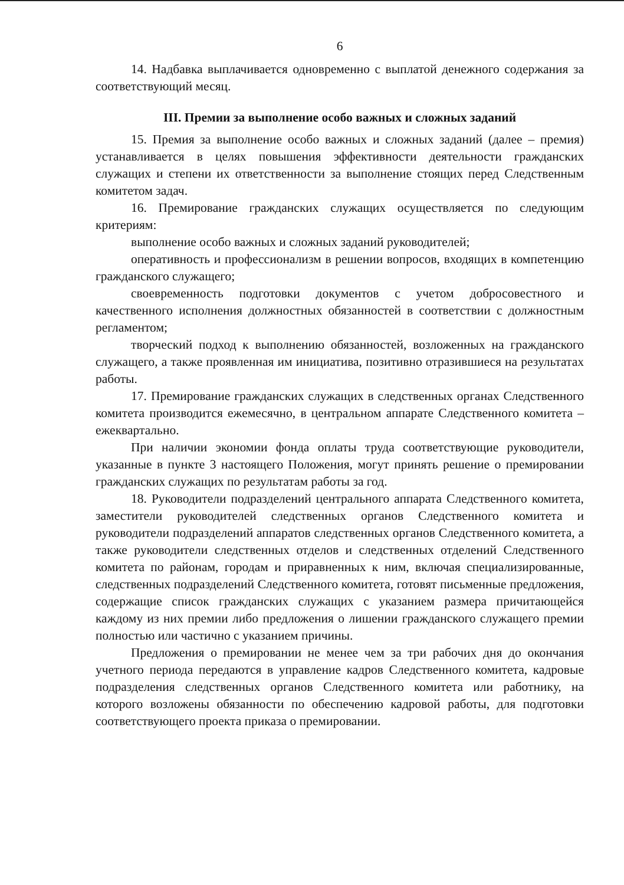6
14. Надбавка выплачивается одновременно с выплатой денежного содержания за соответствующий месяц.
III. Премии за выполнение особо важных и сложных заданий
15. Премия за выполнение особо важных и сложных заданий (далее – премия) устанавливается в целях повышения эффективности деятельности гражданских служащих и степени их ответственности за выполнение стоящих перед Следственным комитетом задач.
16. Премирование гражданских служащих осуществляется по следующим критериям:
выполнение особо важных и сложных заданий руководителей;
оперативность и профессионализм в решении вопросов, входящих в компетенцию гражданского служащего;
своевременность подготовки документов с учетом добросовестного и качественного исполнения должностных обязанностей в соответствии с должностным регламентом;
творческий подход к выполнению обязанностей, возложенных на гражданского служащего, а также проявленная им инициатива, позитивно отразившиеся на результатах работы.
17. Премирование гражданских служащих в следственных органах Следственного комитета производится ежемесячно, в центральном аппарате Следственного комитета – ежеквартально.
При наличии экономии фонда оплаты труда соответствующие руководители, указанные в пункте 3 настоящего Положения, могут принять решение о премировании гражданских служащих по результатам работы за год.
18. Руководители подразделений центрального аппарата Следственного комитета, заместители руководителей следственных органов Следственного комитета и руководители подразделений аппаратов следственных органов Следственного комитета, а также руководители следственных отделов и следственных отделений Следственного комитета по районам, городам и приравненных к ним, включая специализированные, следственных подразделений Следственного комитета, готовят письменные предложения, содержащие список гражданских служащих с указанием размера причитающейся каждому из них премии либо предложения о лишении гражданского служащего премии полностью или частично с указанием причины.
Предложения о премировании не менее чем за три рабочих дня до окончания учетного периода передаются в управление кадров Следственного комитета, кадровые подразделения следственных органов Следственного комитета или работнику, на которого возложены обязанности по обеспечению кадровой работы, для подготовки соответствующего проекта приказа о премировании.